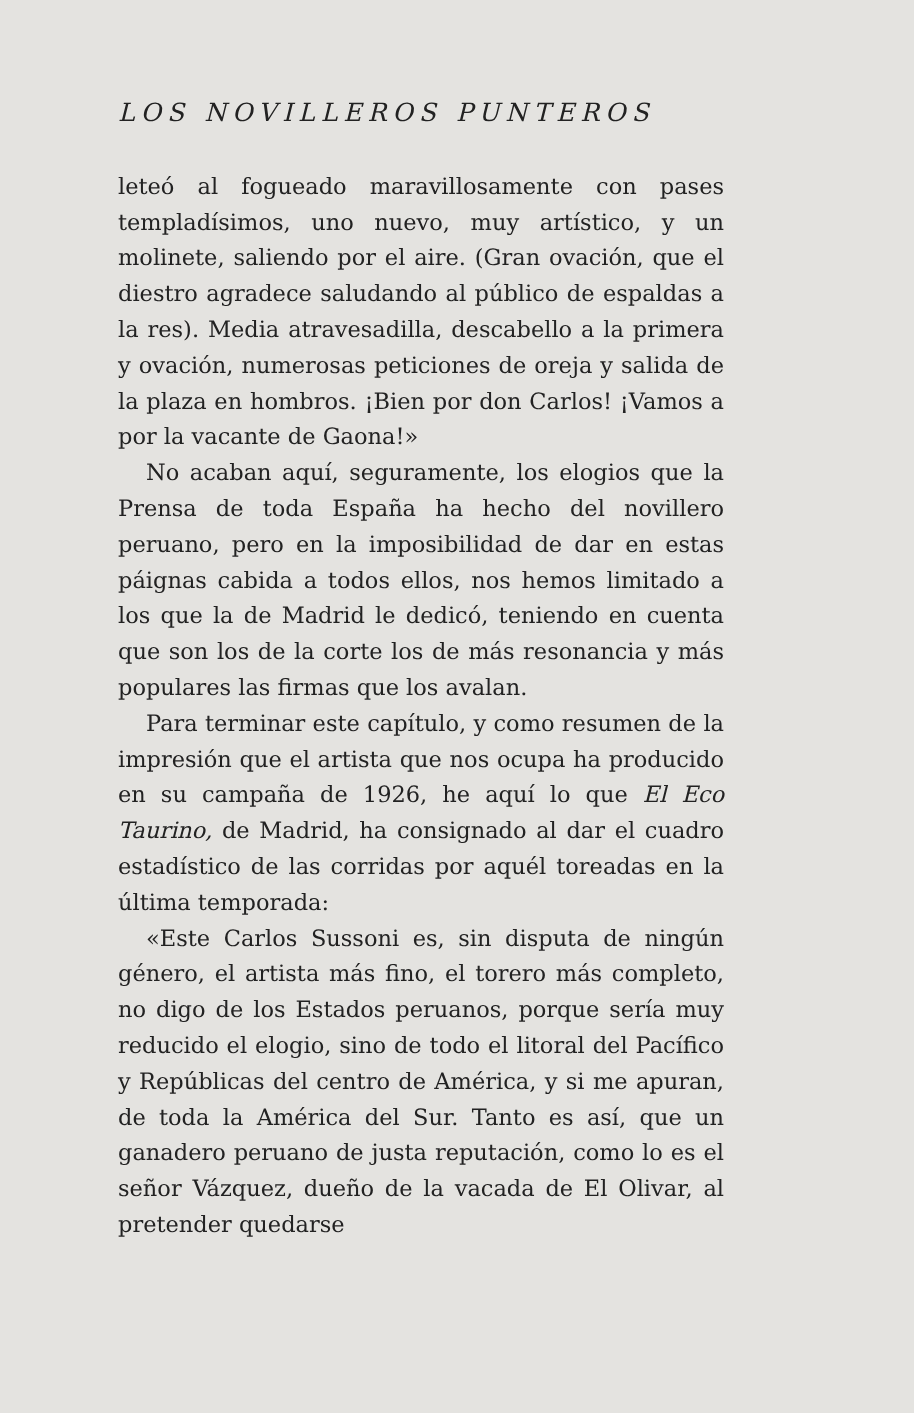LOS NOVILLEROS PUNTEROS
leteó al fogueado maravillosamente con pases templadísimos, uno nuevo, muy artístico, y un molinete, saliendo por el aire. (Gran ovación, que el diestro agradece saludando al público de espaldas a la res). Media atravesadilla, descabello a la primera y ovación, numerosas peticiones de oreja y salida de la plaza en hombros. ¡Bien por don Carlos! ¡Vamos a por la vacante de Gaona!»
No acaban aquí, seguramente, los elogios que la Prensa de toda España ha hecho del novillero peruano, pero en la imposibilidad de dar en estas páignas cabida a todos ellos, nos hemos limitado a los que la de Madrid le dedicó, teniendo en cuenta que son los de la corte los de más resonancia y más populares las firmas que los avalan.
Para terminar este capítulo, y como resumen de la impresión que el artista que nos ocupa ha producido en su campaña de 1926, he aquí lo que El Eco Taurino, de Madrid, ha consignado al dar el cuadro estadístico de las corridas por aquél toreadas en la última temporada:
«Este Carlos Sussoni es, sin disputa de ningún género, el artista más fino, el torero más completo, no digo de los Estados peruanos, porque sería muy reducido el elogio, sino de todo el litoral del Pacífico y Repúblicas del centro de América, y si me apuran, de toda la América del Sur. Tanto es así, que un ganadero peruano de justa reputación, como lo es el señor Vázquez, dueño de la vacada de El Olivar, al pretender quedarse